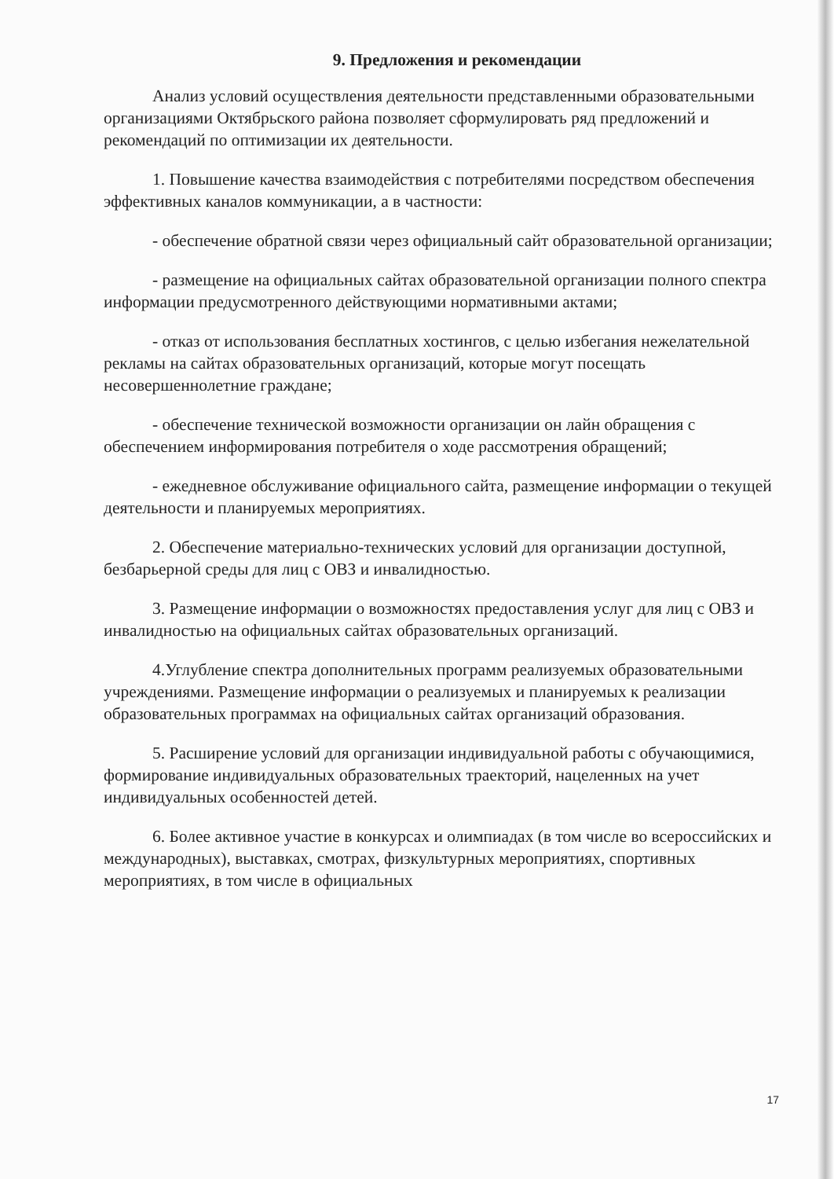9. Предложения и рекомендации
Анализ условий осуществления деятельности представленными образовательными организациями Октябрьского района позволяет сформулировать ряд предложений и рекомендаций по оптимизации их деятельности.
1. Повышение качества взаимодействия с потребителями посредством обеспечения эффективных каналов коммуникации, а в частности:
- обеспечение обратной связи через официальный сайт образовательной организации;
- размещение на официальных сайтах образовательной организации полного спектра информации предусмотренного действующими нормативными актами;
- отказ от использования бесплатных хостингов, с целью избегания нежелательной рекламы на сайтах образовательных организаций, которые могут посещать несовершеннолетние граждане;
- обеспечение технической возможности организации он лайн обращения с обеспечением информирования потребителя о ходе рассмотрения обращений;
- ежедневное обслуживание официального сайта, размещение информации о текущей деятельности и планируемых мероприятиях.
2. Обеспечение материально-технических условий для организации доступной, безбарьерной среды для лиц с ОВЗ и инвалидностью.
3. Размещение информации о возможностях предоставления услуг для лиц с ОВЗ и инвалидностью на официальных сайтах образовательных организаций.
4.Углубление спектра дополнительных программ реализуемых образовательными учреждениями. Размещение информации о реализуемых и планируемых к реализации образовательных программах на официальных сайтах организаций образования.
5. Расширение условий для организации индивидуальной работы с обучающимися, формирование индивидуальных образовательных траекторий, нацеленных на учет индивидуальных особенностей детей.
6. Более активное участие в конкурсах и олимпиадах (в том числе во всероссийских и международных), выставках, смотрах, физкультурных мероприятиях, спортивных мероприятиях, в том числе в официальных
17